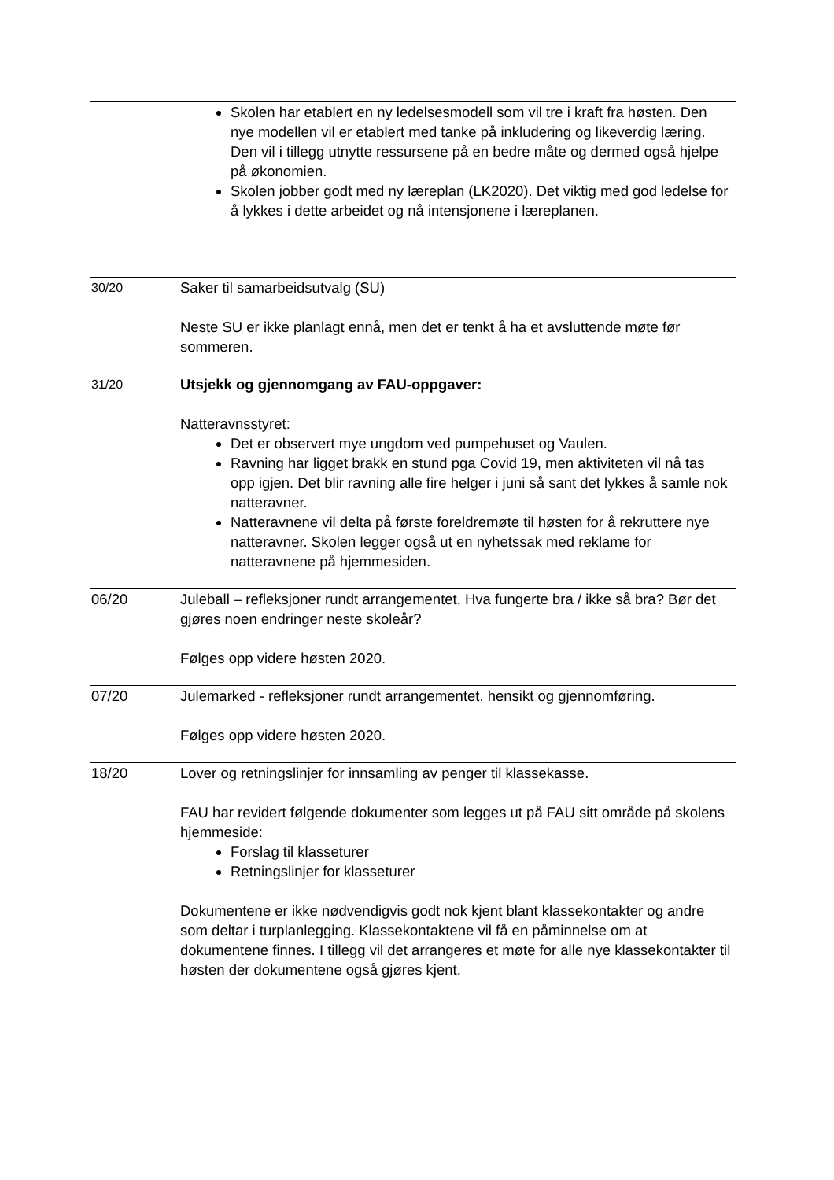| | Skolen har etablert en ny ledelsesmodell som vil tre i kraft fra høsten. Den nye modellen vil er etablert med tanke på inkludering og likeverdig læring. Den vil i tillegg utnytte ressursene på en bedre måte og dermed også hjelpe på økonomien. Skolen jobber godt med ny læreplan (LK2020). Det viktig med god ledelse for å lykkes i dette arbeidet og nå intensjonene i læreplanen. |
| 30/20 | Saker til samarbeidsutvalg (SU) Neste SU er ikke planlagt ennå, men det er tenkt å ha et avsluttende møte før sommeren. |
| 31/20 | Utsjekk og gjennomgang av FAU-oppgaver: Natteravnsstyret: Det er observert mye ungdom ved pumpehuset og Vaulen. Ravning har ligget brakk en stund pga Covid 19, men aktiviteten vil nå tas opp igjen. Det blir ravning alle fire helger i juni så sant det lykkes å samle nok natteravner. Natteravnene vil delta på første foreldremøte til høsten for å rekruttere nye natteravner. Skolen legger også ut en nyhetssak med reklame for natteravnene på hjemmesiden. |
| 06/20 | Juleball – refleksjoner rundt arrangementet. Hva fungerte bra / ikke så bra? Bør det gjøres noen endringer neste skoleår? Følges opp videre høsten 2020. |
| 07/20 | Julemarked - refleksjoner rundt arrangementet, hensikt og gjennomføring. Følges opp videre høsten 2020. |
| 18/20 | Lover og retningslinjer for innsamling av penger til klassekasse. FAU har revidert følgende dokumenter som legges ut på FAU sitt område på skolens hjemmeside: Forslag til klasseturer Retningslinjer for klasseturer Dokumentene er ikke nødvendigvis godt nok kjent blant klassekontakter og andre som deltar i turplanlegging. Klassekontaktene vil få en påminnelse om at dokumentene finnes. I tillegg vil det arrangeres et møte for alle nye klassekontakter til høsten der dokumentene også gjøres kjent. |